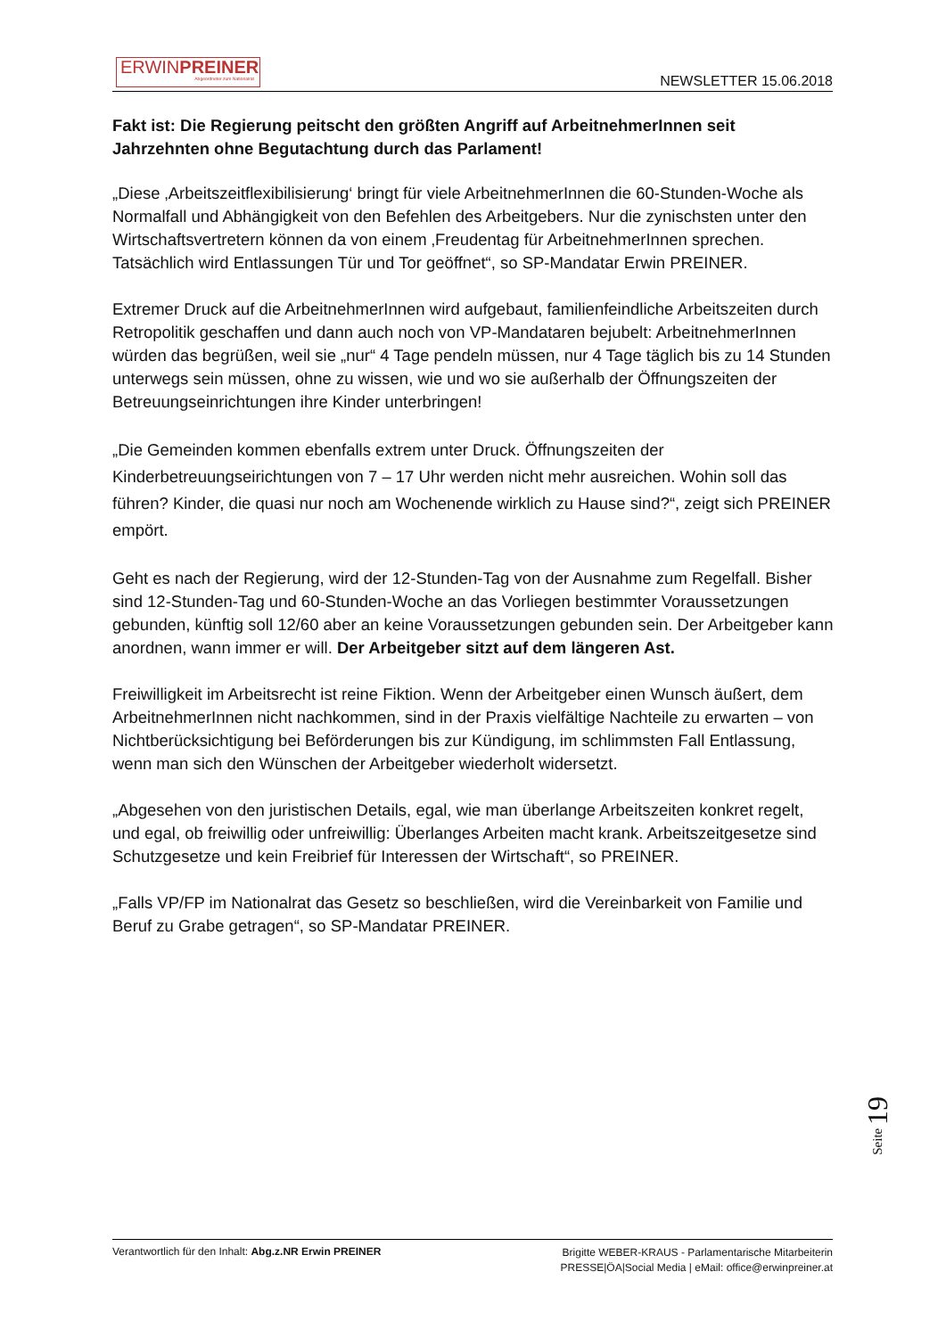ERWINPREINER
Abgeordneter zum Nationalrat
NEWSLETTER 15.06.2018
Fakt ist: Die Regierung peitscht den größten Angriff auf ArbeitnehmerInnen seit Jahrzehnten ohne Begutachtung durch das Parlament!
„Diese ‚Arbeitszeitflexibilisierung‘ bringt für viele ArbeitnehmerInnen die 60-Stunden-Woche als Normalfall und Abhängigkeit von den Befehlen des Arbeitgebers. Nur die zynischsten unter den Wirtschaftsvertretern können da von einem ‚Freudentag für ArbeitnehmerInnen sprechen. Tatsächlich wird Entlassungen Tür und Tor geöffnet“, so SP-Mandatar Erwin PREINER.
Extremer Druck auf die ArbeitnehmerInnen wird aufgebaut, familienfeindliche Arbeitszeiten durch Retropolitik geschaffen und dann auch noch von VP-Mandataren bejubelt: ArbeitnehmerInnen würden das begrüßen, weil sie „nur“ 4 Tage pendeln müssen, nur 4 Tage täglich bis zu 14 Stunden unterwegs sein müssen, ohne zu wissen, wie und wo sie außerhalb der Öffnungszeiten der Betreuungseinrichtungen ihre Kinder unterbringen!
„Die Gemeinden kommen ebenfalls extrem unter Druck. Öffnungszeiten der Kinderbetreuungseirichtungen von 7 – 17 Uhr werden nicht mehr ausreichen. Wohin soll das führen? Kinder, die quasi nur noch am Wochenende wirklich zu Hause sind?“, zeigt sich PREINER empört.
Geht es nach der Regierung, wird der 12-Stunden-Tag von der Ausnahme zum Regelfall. Bisher sind 12-Stunden-Tag und 60-Stunden-Woche an das Vorliegen bestimmter Voraussetzungen gebunden, künftig soll 12/60 aber an keine Voraussetzungen gebunden sein. Der Arbeitgeber kann anordnen, wann immer er will. Der Arbeitgeber sitzt auf dem längeren Ast.
Freiwilligkeit im Arbeitsrecht ist reine Fiktion. Wenn der Arbeitgeber einen Wunsch äußert, dem ArbeitnehmerInnen nicht nachkommen, sind in der Praxis vielfältige Nachteile zu erwarten – von Nichtberücksichtigung bei Beförderungen bis zur Kündigung, im schlimmsten Fall Entlassung, wenn man sich den Wünschen der Arbeitgeber wiederholt widersetzt.
„Abgesehen von den juristischen Details, egal, wie man überlange Arbeitszeiten konkret regelt, und egal, ob freiwillig oder unfreiwillig: Überlanges Arbeiten macht krank. Arbeitszeitgesetze sind Schutzgesetze und kein Freibrief für Interessen der Wirtschaft“, so PREINER.
„Falls VP/FP im Nationalrat das Gesetz so beschließen, wird die Vereinbarkeit von Familie und Beruf zu Grabe getragen“, so SP-Mandatar PREINER.
Seite 19
Verantwortlich für den Inhalt: Abg.z.NR Erwin PREINER
Brigitte WEBER-KRAUS - Parlamentarische Mitarbeiterin
PRESSE|ÖA|Social Media | eMail: office@erwinpreiner.at